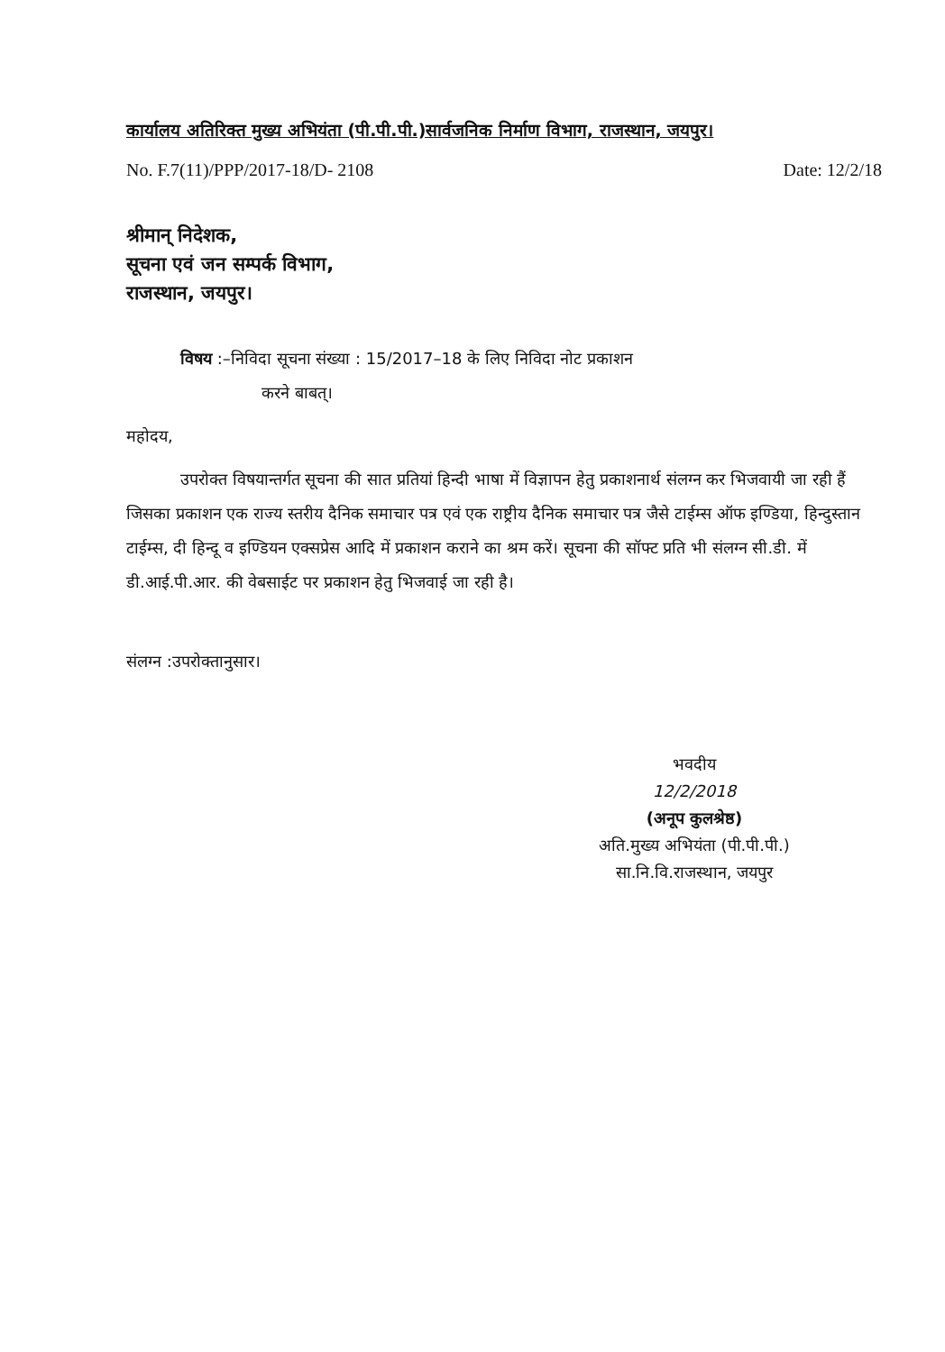कार्यालय अतिरिक्त मुख्य अभियंता (पी.पी.पी.)सार्वजनिक निर्माण विभाग, राजस्थान, जयपुर।
No. F.7(11)/PPP/2017-18/D- 2108 Date: 12/2/18
श्रीमान् निदेशक,
सूचना एवं जन सम्पर्क विभाग,
राजस्थान, जयपुर।
विषय :–निविदा सूचना संख्या : 15/2017–18 के लिए निविदा नोट प्रकाशन
करने बाबत्।
महोदय,
उपरोक्त विषयान्तर्गत सूचना की सात प्रतियां हिन्दी भाषा में विज्ञापन हेतु प्रकाशनार्थ संलग्न कर भिजवायी जा रही हैं जिसका प्रकाशन एक राज्य स्तरीय दैनिक समाचार पत्र एवं एक राष्ट्रीय दैनिक समाचार पत्र जैसे टाईम्स ऑफ इण्डिया, हिन्दुस्तान टाईम्स, दी हिन्दू व इण्डियन एक्सप्रेस आदि में प्रकाशन कराने का श्रम करें। सूचना की सॉफ्ट प्रति भी संलग्न सी.डी. में डी.आई.पी.आर. की वेबसाईट पर प्रकाशन हेतु भिजवाई जा रही है।
संलग्न :उपरोक्तानुसार।
भवदीय
12/2/2018
(अनूप कुलश्रेष्ठ)
अति.मुख्य अभियंता (पी.पी.पी.)
सा.नि.वि.राजस्थान, जयपुर